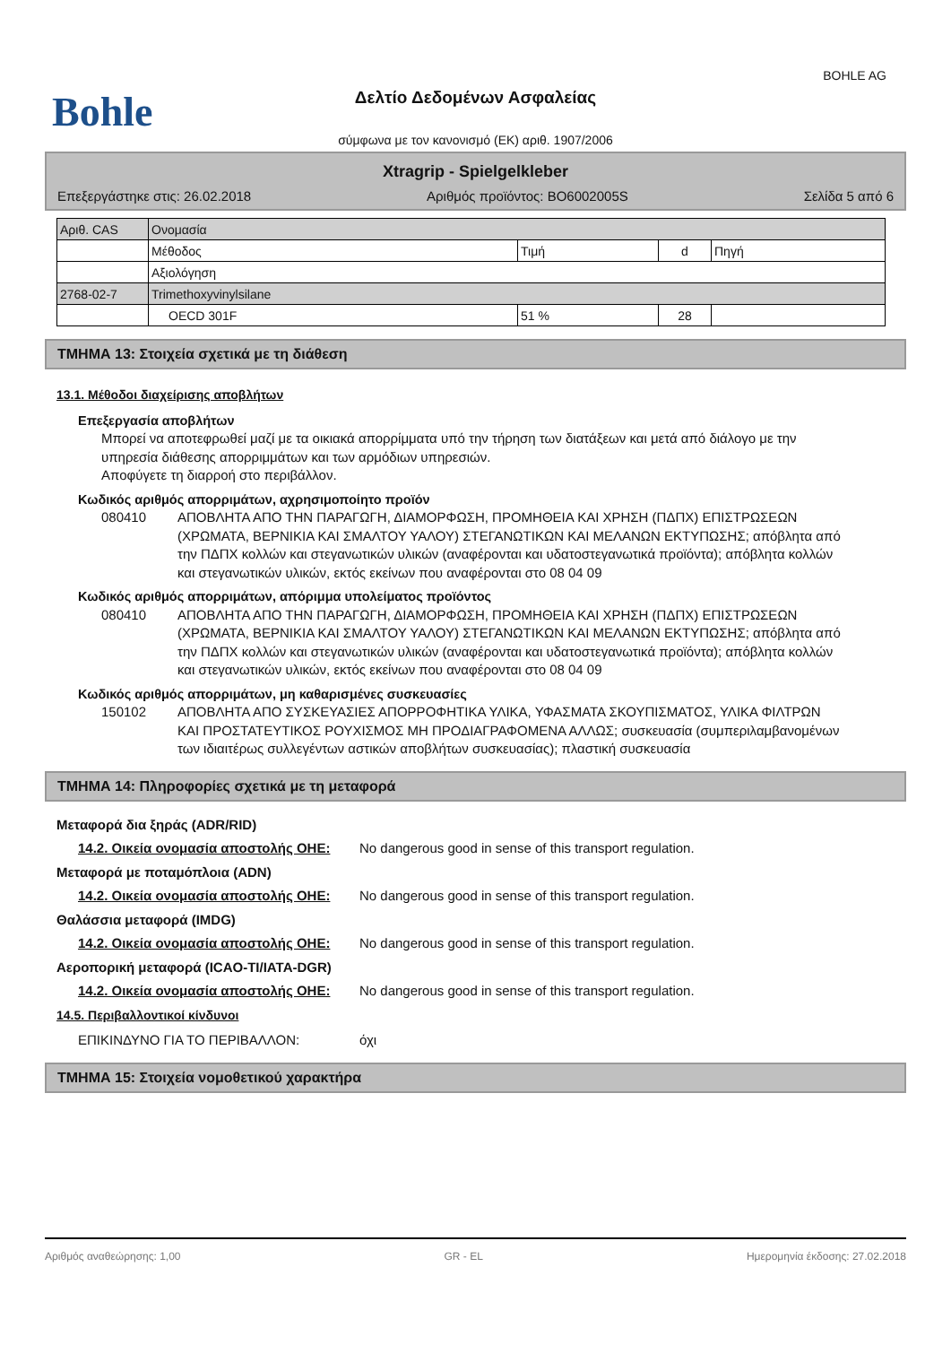BOHLE AG
Bohle
Δελτίο Δεδομένων Ασφαλείας
σύμφωνα με τον κανονισμό (ΕΚ) αριθ. 1907/2006
Xtragrip - Spielgelkleber
Επεξεργάστηκε στις: 26.02.2018 Αριθμός προϊόντος: BO6002005S Σελίδα 5 από 6
| Αριθ. CAS | Ονομασία | | | |
| | Μέθοδος | Τιμή | d | Πηγή |
| | Αξιολόγηση | | | |
| 2768-02-7 | Trimethoxyvinylsilane | | | |
| | OECD 301F | 51 % | 28 | |
ΤΜΗΜΑ 13: Στοιχεία σχετικά με τη διάθεση
13.1. Μέθοδοι διαχείρισης αποβλήτων
Επεξεργασία αποβλήτων
Μπορεί να αποτεφρωθεί μαζί με τα οικιακά απορρίμματα υπό την τήρηση των διατάξεων και μετά από διάλογο με την υπηρεσία διάθεσης απορριμμάτων και των αρμόδιων υπηρεσιών.
Αποφύγετε τη διαρροή στο περιβάλλον.
Κωδικός αριθμός απορριμάτων, αχρησιμοποίητο προϊόν
080410 ΑΠΟΒΛΗΤΑ ΑΠΟ ΤΗΝ ΠΑΡΑΓΩΓΗ, ΔΙΑΜΟΡΦΩΣΗ, ΠΡΟΜΗΘΕΙΑ ΚΑΙ ΧΡΗΣΗ (ΠΔΠΧ) ΕΠΙΣΤΡΩΣΕΩΝ (ΧΡΩΜΑΤΑ, ΒΕΡΝΙΚΙΑ ΚΑΙ ΣΜΑΛΤΟΥ ΥΑΛΟΥ) ΣΤΕΓΑΝΩΤΙΚΩΝ ΚΑΙ ΜΕΛΑΝΩΝ ΕΚΤΥΠΩΣΗΣ; απόβλητα από την ΠΔΠΧ κολλών και στεγανωτικών υλικών (αναφέρονται και υδατοστεγανωτικά προϊόντα); απόβλητα κολλών και στεγανωτικών υλικών, εκτός εκείνων που αναφέρονται στο 08 04 09
Κωδικός αριθμός απορριμάτων, απόριμμα υπολείματος προϊόντος
080410 ΑΠΟΒΛΗΤΑ ΑΠΟ ΤΗΝ ΠΑΡΑΓΩΓΗ, ΔΙΑΜΟΡΦΩΣΗ, ΠΡΟΜΗΘΕΙΑ ΚΑΙ ΧΡΗΣΗ (ΠΔΠΧ) ΕΠΙΣΤΡΩΣΕΩΝ (ΧΡΩΜΑΤΑ, ΒΕΡΝΙΚΙΑ ΚΑΙ ΣΜΑΛΤΟΥ ΥΑΛΟΥ) ΣΤΕΓΑΝΩΤΙΚΩΝ ΚΑΙ ΜΕΛΑΝΩΝ ΕΚΤΥΠΩΣΗΣ; απόβλητα από την ΠΔΠΧ κολλών και στεγανωτικών υλικών (αναφέρονται και υδατοστεγανωτικά προϊόντα); απόβλητα κολλών και στεγανωτικών υλικών, εκτός εκείνων που αναφέρονται στο 08 04 09
Κωδικός αριθμός απορριμάτων, μη καθαρισμένες συσκευασίες
150102 ΑΠΟΒΛΗΤΑ ΑΠΟ ΣΥΣΚΕΥΑΣΙΕΣ ΑΠΟΡΡΟΦΗΤΙΚΑ ΥΛΙΚΑ, ΥΦΑΣΜΑΤΑ ΣΚΟΥΠΙΣΜΑΤΟΣ, ΥΛΙΚΑ ΦΙΛΤΡΩΝ ΚΑΙ ΠΡΟΣΤΑΤΕΥΤΙΚΟΣ ΡΟΥΧΙΣΜΟΣ ΜΗ ΠΡΟΔΙΑΓΡΑΦΟΜΕΝΑ ΑΛΛΩΣ; συσκευασία (συμπεριλαμβανομένων των ιδιαιτέρως συλλεγέντων αστικών αποβλήτων συσκευασίας); πλαστική συσκευασία
ΤΜΗΜΑ 14: Πληροφορίες σχετικά με τη μεταφορά
Μεταφορά δια ξηράς (ADR/RID)
14.2. Οικεία ονομασία αποστολής ΟΗΕ:
No dangerous good in sense of this transport regulation.
Μεταφορά με ποταμόπλοια (ADN)
14.2. Οικεία ονομασία αποστολής ΟΗΕ:
No dangerous good in sense of this transport regulation.
Θαλάσσια μεταφορά (IMDG)
14.2. Οικεία ονομασία αποστολής ΟΗΕ:
No dangerous good in sense of this transport regulation.
Αεροπορική μεταφορά (ICAO-TI/IATA-DGR)
14.2. Οικεία ονομασία αποστολής ΟΗΕ:
No dangerous good in sense of this transport regulation.
14.5. Περιβαλλοντικοί κίνδυνοι
ΕΠΙΚΙΝΔΥΝΟ ΓΙΑ ΤΟ ΠΕΡΙΒΑΛΛΟΝ: όχι
ΤΜΗΜΑ 15: Στοιχεία νομοθετικού χαρακτήρα
Αριθμός αναθεώρησης: 1,00 GR - EL Ημερομηνία έκδοσης: 27.02.2018